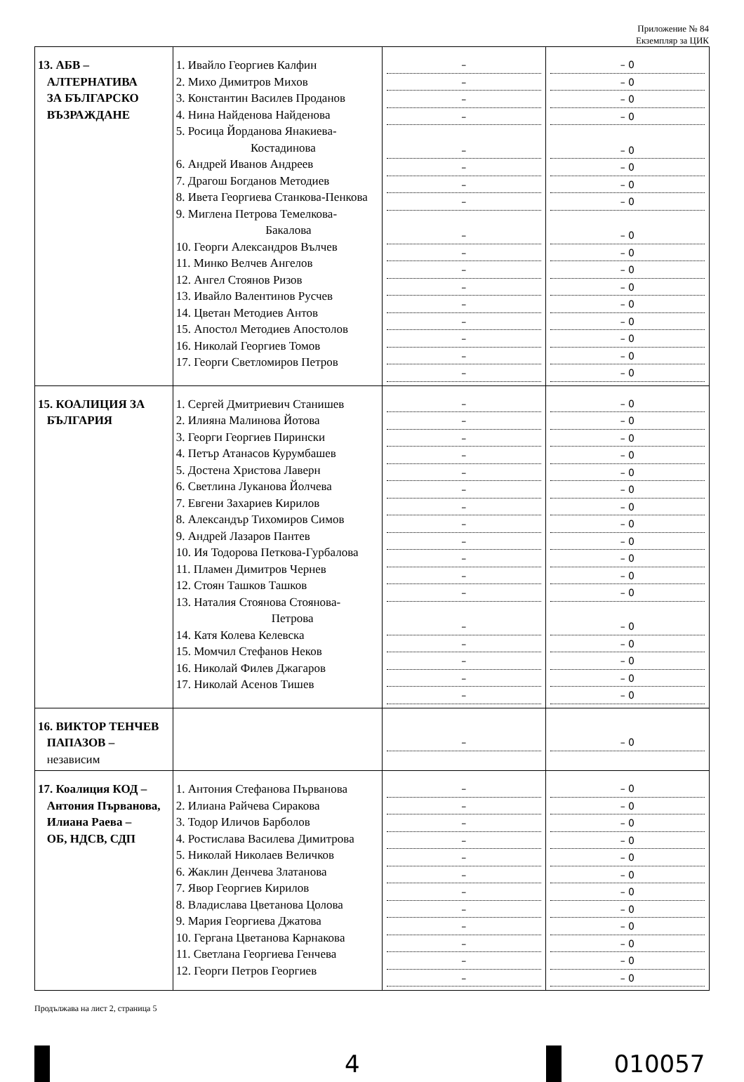Приложение № 84
Екземпляр за ЦИК
| 13. АБВ – АЛТЕРНАТИВА ЗА БЪЛГАРСКО ВЪЗРАЖДАНЕ | 1. Ивайло Георгиев Калфин 2. Михо Димитров Михов 3. Константин Василев Проданов 4. Нина Найденова Найденова 5. Росица Йорданова Янакиева- Костадинова 6. Андрей Иванов Андреев 7. Драгош Богданов Методиев 8. Ивета Георгиева Станкова-Пенкова 9. Миглена Петрова Темелкова- Бакалова 10. Георги Александров Вълчев 11. Минко Велчев Ангелов 12. Ангел Стоянов Ризов 13. Ивайло Валентинов Русчев 14. Цветан Методиев Антов 15. Апостол Методиев Апостолов 16. Николай Георгиев Томов 17. Георги Светломиров Петров | – – – – – – – – – – – – – – – – – | – 0 – 0 – 0 – 0 – 0 – 0 – 0 – 0 – 0 – 0 – 0 – 0 – 0 – 0 – 0 – 0 – 0 |
| 15. КОАЛИЦИЯ ЗА БЪЛГАРИЯ | 1. Сергей Дмитриевич Станишев 2. Илияна Малинова Йотова 3. Георги Георгиев Пирински 4. Петър Атанасов Курумбашев 5. Достена Христова Лаверн 6. Светлина Луканова Йолчева 7. Евгени Захариев Кирилов 8. Александър Тихомиров Симов 9. Андрей Лазаров Пантев 10. Ия Тодорова Петкова-Гурбалова 11. Пламен Димитров Чернев 12. Стоян Ташков Ташков 13. Наталия Стоянова Стоянова- Петрова 14. Катя Колева Келевска 15. Момчил Стефанов Неков 16. Николай Филев Джагаров 17. Николай Асенов Тишев | – – – – – – – – – – – – – – – – – | – 0 – 0 – 0 – 0 – 0 – 0 – 0 – 0 – 0 – 0 – 0 – 0 – 0 – 0 – 0 – 0 – 0 |
| 16. ВИКТОР ТЕНЧЕВ ПАПАЗОВ – независим | | – | – 0 |
| 17. Коалиция КОД – Антония Първанова, Илиана Раева – ОБ, НДСВ, СДП | 1. Антония Стефанова Първанова 2. Илиана Райчева Сиракова 3. Тодор Иличов Барболов 4. Ростислава Василева Димитрова 5. Николай Николаев Величков 6. Жаклин Денчева Златанова 7. Явор Георгиев Кирилов 8. Владислава Цветанова Цолова 9. Мария Георгиева Джатова 10. Гергана Цветанова Карнакова 11. Светлана Георгиева Генчева 12. Георги Петров Георгиев | – – – – – – – – – – – – | – 0 – 0 – 0 – 0 – 0 – 0 – 0 – 0 – 0 – 0 – 0 – 0 |
Продължава на лист 2, страница 5
4 010057